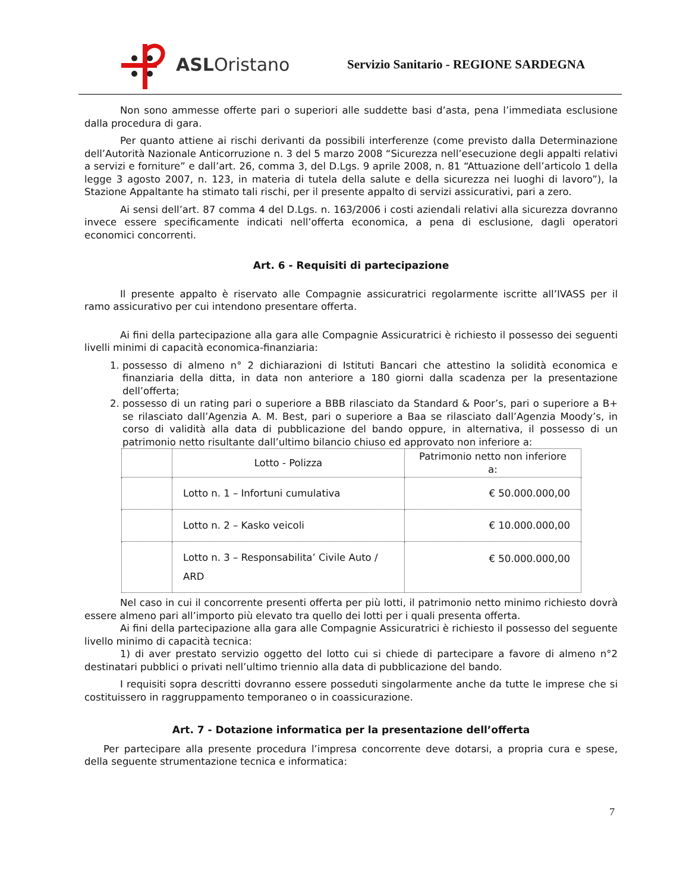ASLOristano
Servizio Sanitario - REGIONE SARDEGNA
Non sono ammesse offerte pari o superiori alle suddette basi d’asta, pena l’immediata esclusione dalla procedura di gara.
Per quanto attiene ai rischi derivanti da possibili interferenze (come previsto dalla Determinazione dell’Autorità Nazionale Anticorruzione n. 3 del 5 marzo 2008 “Sicurezza nell’esecuzione degli appalti relativi a servizi e forniture” e dall’art. 26, comma 3, del D.Lgs. 9 aprile 2008, n. 81 “Attuazione dell’articolo 1 della legge 3 agosto 2007, n. 123, in materia di tutela della salute e della sicurezza nei luoghi di lavoro”), la Stazione Appaltante ha stimato tali rischi, per il presente appalto di servizi assicurativi, pari a zero.
Ai sensi dell’art. 87 comma 4 del D.Lgs. n. 163/2006 i costi aziendali relativi alla sicurezza dovranno invece essere specificamente indicati nell’offerta economica, a pena di esclusione, dagli operatori economici concorrenti.
Art. 6 - Requisiti di partecipazione
Il presente appalto è riservato alle Compagnie assicuratrici regolarmente iscritte all’IVASS per il ramo assicurativo per cui intendono presentare offerta.
Ai fini della partecipazione alla gara alle Compagnie Assicuratrici è richiesto il possesso dei seguenti livelli minimi di capacità economica-finanziaria:
1. possesso di almeno n° 2 dichiarazioni di Istituti Bancari che attestino la solidità economica e finanziaria della ditta, in data non anteriore a 180 giorni dalla scadenza per la presentazione dell’offerta;
2. possesso di un rating pari o superiore a BBB rilasciato da Standard & Poor’s, pari o superiore a B+ se rilasciato dall’Agenzia A. M. Best, pari o superiore a Baa se rilasciato dall’Agenzia Moody’s, in corso di validità alla data di pubblicazione del bando oppure, in alternativa, il possesso di un patrimonio netto risultante dall’ultimo bilancio chiuso ed approvato non inferiore a:
| | Lotto - Polizza | Patrimonio netto non inferiore a: |
| --- | --- | --- |
| | Lotto n. 1 – Infortuni cumulativa | € 50.000.000,00 |
| | Lotto n. 2 – Kasko veicoli | € 10.000.000,00 |
| | Lotto n. 3 – Responsabilita’ Civile Auto / ARD | € 50.000.000,00 |
Nel caso in cui il concorrente presenti offerta per più lotti, il patrimonio netto minimo richiesto dovrà essere almeno pari all’importo più elevato tra quello dei lotti per i quali presenta offerta.
Ai fini della partecipazione alla gara alle Compagnie Assicuratrici è richiesto il possesso del seguente livello minimo di capacità tecnica:
1) di aver prestato servizio oggetto del lotto cui si chiede di partecipare a favore di almeno n°2 destinatari pubblici o privati nell’ultimo triennio alla data di pubblicazione del bando.
I requisiti sopra descritti dovranno essere posseduti singolarmente anche da tutte le imprese che si costituissero in raggruppamento temporaneo o in coassicurazione.
Art. 7 - Dotazione informatica per la presentazione dell’offerta
Per partecipare alla presente procedura l’impresa concorrente deve dotarsi, a propria cura e spese, della seguente strumentazione tecnica e informatica:
7